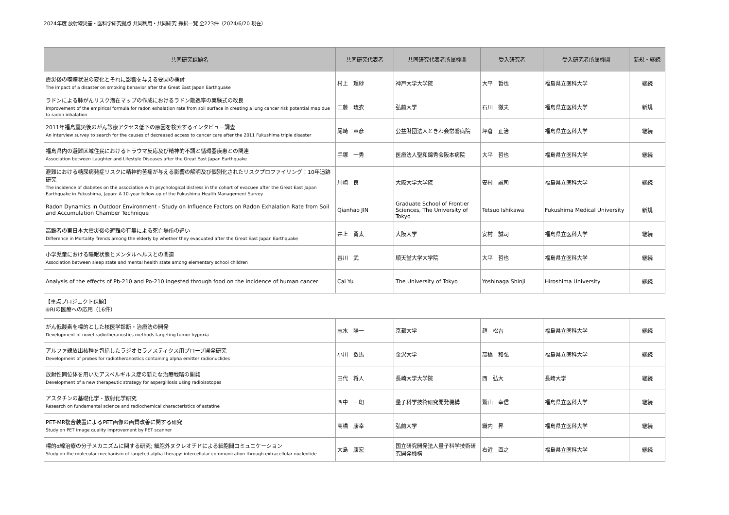2024年度 放射線災害・医科学研究拠点 共同利用・共同研究 採択一覧 全223件（2024/6/20 現在）
| 共同研究課題名 | 共同研究代表者 | 共同研究代表者所属機関 | 受入研究者 | 受入研究者所属機関 | 新規・継続 |
| --- | --- | --- | --- | --- | --- |
| 震災後の喫煙状況の変化とそれに影響を与える要因の検討 The impact of a disaster on smoking behavior after the Great East Japan Earthquake | 村上 理紗 | 神戸大学大学院 | 大平 哲也 | 福島県立医科大学 | 継続 |
| ラドンによる肺がんリスク潜在マップの作成におけるラドン散逸率の実験式の改良 Improvement of the empirical formula for radon exhalation rate from soil surface in creating a lung cancer risk potential map due to radon inhalation | 工藤 琉衣 | 弘前大学 | 石川 徹夫 | 福島県立医科大学 | 新規 |
| 2011年福島震災後のがん診療アクセス低下の原因を検索するインタビュー調査 An interview survey to search for the causes of decreased access to cancer care after the 2011 Fukushima triple disaster | 尾崎 章彦 | 公益財団法人ときわ会常磐病院 | 坪倉 正治 | 福島県立医科大学 | 継続 |
| 福島県内の避難区域住民におけるトラウマ反応及び精神的不調と循環器疾患との関連 Association between Laughter and Lifestyle Diseases after the Great East Japan Earthquake | 手塚 一秀 | 医療法人聖和錦秀会阪本病院 | 大平 哲也 | 福島県立医科大学 | 継続 |
| 避難における糖尿病発症リスクに精神的苦痛が与える影響の解明及び個別化されたリスクプロファイリング：10年追跡研究 The incidence of diabetes on the association with psychological distress in the cohort of evacuee after the Great East Japan Earthquake in Fukushima, Japan: A 10-year follow-up of the Fukushima Health Management Survey | 川崎 良 | 大阪大学大学院 | 安村 誠司 | 福島県立医科大学 | 継続 |
| Radon Dynamics in Outdoor Environment - Study on Influence Factors on Radon Exhalation Rate from Soil and Accumulation Chamber Technique | Qianhao JIN | Graduate School of Frontier Sciences, The University of Tokyo | Tetsuo Ishikawa | Fukushima Medical University | 新規 |
| 高齢者の東日本大震災後の避難の有無による死亡場所の違い Difference in Mortality Trends among the elderly by whether they evacuated after the Great East Japan Earthquake | 井上 勇太 | 大阪大学 | 安村 誠司 | 福島県立医科大学 | 継続 |
| 小学児童における睡眠状態とメンタルヘルスとの関連 Association between sleep state and mental health state among elementary school children | 谷川 武 | 順天堂大学大学院 | 大平 哲也 | 福島県立医科大学 | 継続 |
| Analysis of the effects of Pb-210 and Po-210 ingested through food on the incidence of human cancer | Cai Yu | The University of Tokyo | Yoshinaga Shinji | Hiroshima University | 継続 |
【重点プロジェクト課題】
⑥RIの医療への応用（16件）
| がん低酸素を標的とした核医学診断・治療法の開発 Development of novel radiotheranostics methods targeting tumor hypoxia | 志水 陽一 | 京都大学 | 趙 松吉 | 福島県立医科大学 | 継続 |
| アルファ線放出核種を包括したラジオセラノスティクス用プローブ開発研究 Development of probes for radiotheranostics containing alpha emitter radionuclides | 小川 数馬 | 金沢大学 | 高橋 和弘 | 福島県立医科大学 | 継続 |
| 放射性同位体を用いたアスペルギルス症の新たな治療戦略の開発 Development of a new therapeutic strategy for aspergillosis using radioisotopes | 田代 将人 | 長崎大学大学院 | 西 弘大 | 長崎大学 | 継続 |
| アスタチンの基礎化学・放射化学研究 Research on fundamental science and radiochemical characteristics of astatine | 西中 一朗 | 量子科学技術研究開発機構 | 鷲山 幸信 | 福島県立医科大学 | 継続 |
| PET-MR複合装置によるPET画像の画質改善に関する研究 Study on PET image quality improvement by PET scanner | 高橋 康幸 | 弘前大学 | 織内 昇 | 福島県立医科大学 | 継続 |
| 標的α線治療の分子メカニズムに関する研究; 細胞外ヌクレオチドによる細胞間コミュニケーション Study on the molecular mechanism of targeted alpha therapy: intercellular communication through extracellular nucleotide | 大島 康宏 | 国立研究開発法人量子科学技術研究開発機構 | 右近 直之 | 福島県立医科大学 | 継続 |